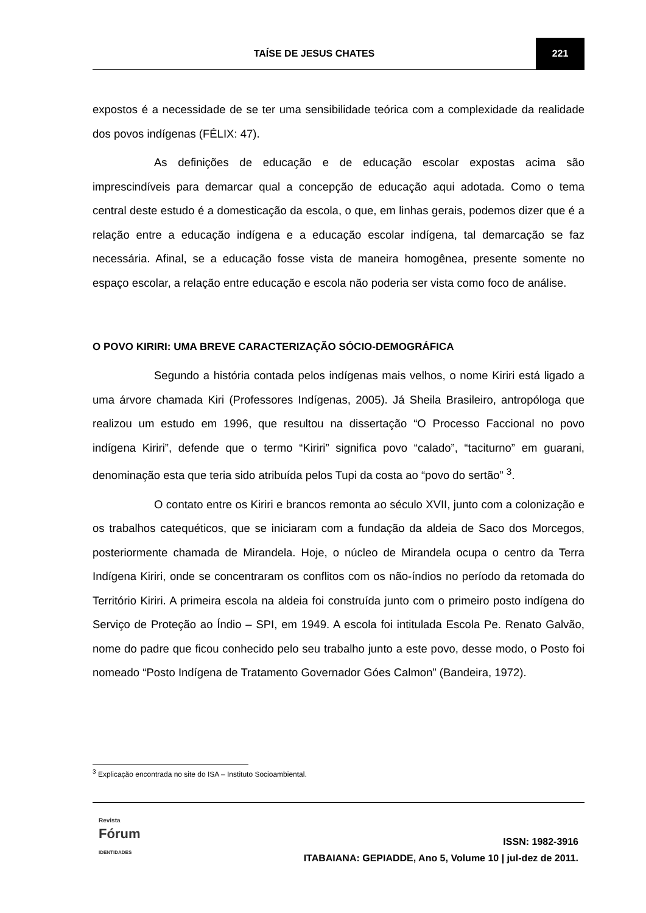TAÍSE DE JESUS CHATES 221
expostos é a necessidade de se ter uma sensibilidade teórica com a complexidade da realidade dos povos indígenas (FÉLIX: 47).
As definições de educação e de educação escolar expostas acima são imprescindíveis para demarcar qual a concepção de educação aqui adotada. Como o tema central deste estudo é a domesticação da escola, o que, em linhas gerais, podemos dizer que é a relação entre a educação indígena e a educação escolar indígena, tal demarcação se faz necessária. Afinal, se a educação fosse vista de maneira homogênea, presente somente no espaço escolar, a relação entre educação e escola não poderia ser vista como foco de análise.
O POVO KIRIRI: UMA BREVE CARACTERIZAÇÃO SÓCIO-DEMOGRÁFICA
Segundo a história contada pelos indígenas mais velhos, o nome Kiriri está ligado a uma árvore chamada Kiri (Professores Indígenas, 2005). Já Sheila Brasileiro, antropóloga que realizou um estudo em 1996, que resultou na dissertação “O Processo Faccional no povo indígena Kiriri”, defende que o termo “Kiriri” significa povo “calado”, “taciturno” em guarani, denominação esta que teria sido atribuída pelos Tupi da costa ao “povo do sertão” <sup>3</sup>.
O contato entre os Kiriri e brancos remonta ao século XVII, junto com a colonização e os trabalhos catequéticos, que se iniciaram com a fundação da aldeia de Saco dos Morcegos, posteriormente chamada de Mirandela. Hoje, o núcleo de Mirandela ocupa o centro da Terra Indígena Kiriri, onde se concentraram os conflitos com os não-índios no período da retomada do Território Kiriri. A primeira escola na aldeia foi construída junto com o primeiro posto indígena do Serviço de Proteção ao Índio – SPI, em 1949. A escola foi intitulada Escola Pe. Renato Galvão, nome do padre que ficou conhecido pelo seu trabalho junto a este povo, desse modo, o Posto foi nomeado “Posto Indígena de Tratamento Governador Góes Calmon” (Bandeira, 1972).
<sup>3</sup> Explicação encontrada no site do ISA – Instituto Socioambiental.
Revista
Fórum
IDENTIDADES
ISSN: 1982-3916
ITABAIANA: GEPIADDE, Ano 5, Volume 10 | jul-dez de 2011.